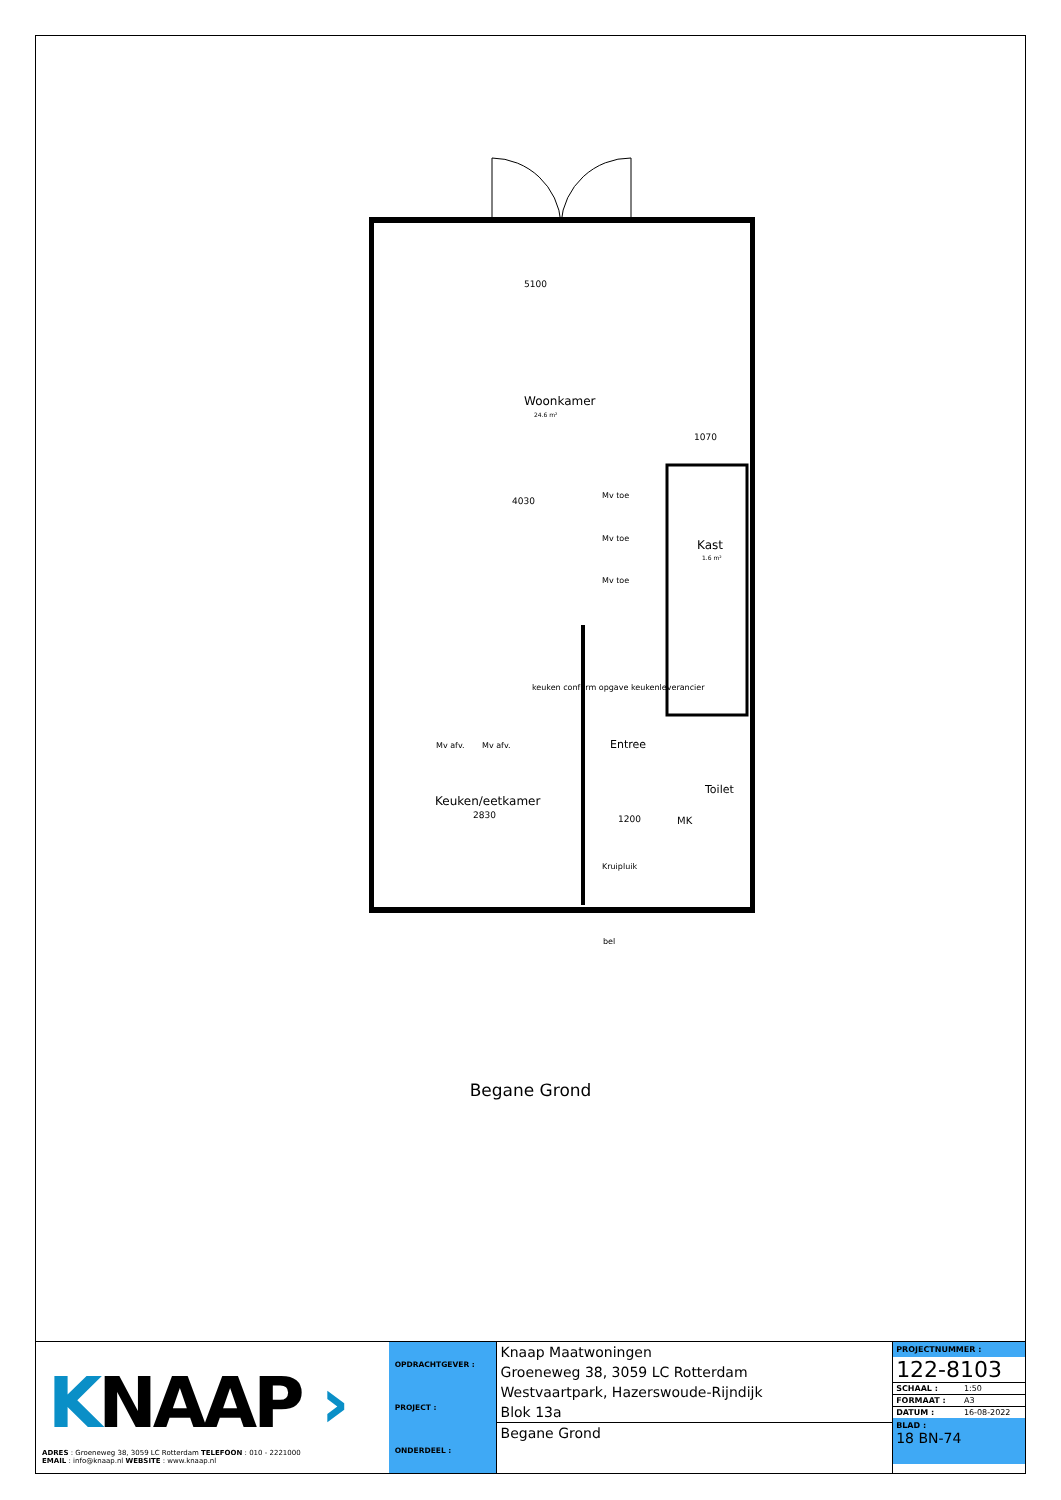5100
Woonkamer
24.6 m²
1070
4030
Mv toe
Mv toe
Mv toe
Kast
1.6 m²
keuken conform opgave keukenleverancier
Mv afv.
Mv afv.
Keuken/eetkamer
2830
Entree
1200
Toilet
MK
Kruipluik
bel
Begane Grond
KNAAP ›
ADRES : Groeneweg 38, 3059 LC Rotterdam TELEFOON : 010 - 2221000
EMAIL : info@knaap.nl WEBSITE : www.knaap.nl
OPDRACHTGEVER :
PROJECT :
ONDERDEEL :
Knaap Maatwoningen
Groeneweg 38, 3059 LC Rotterdam
Westvaartpark, Hazerswoude-Rijndijk
Blok 13a
Begane Grond
PROJECTNUMMER :
122-8103
| SCHAAL : | 1:50 |
| FORMAAT : | A3 |
| DATUM : | 16-08-2022 |
BLAD :
18 BN-74